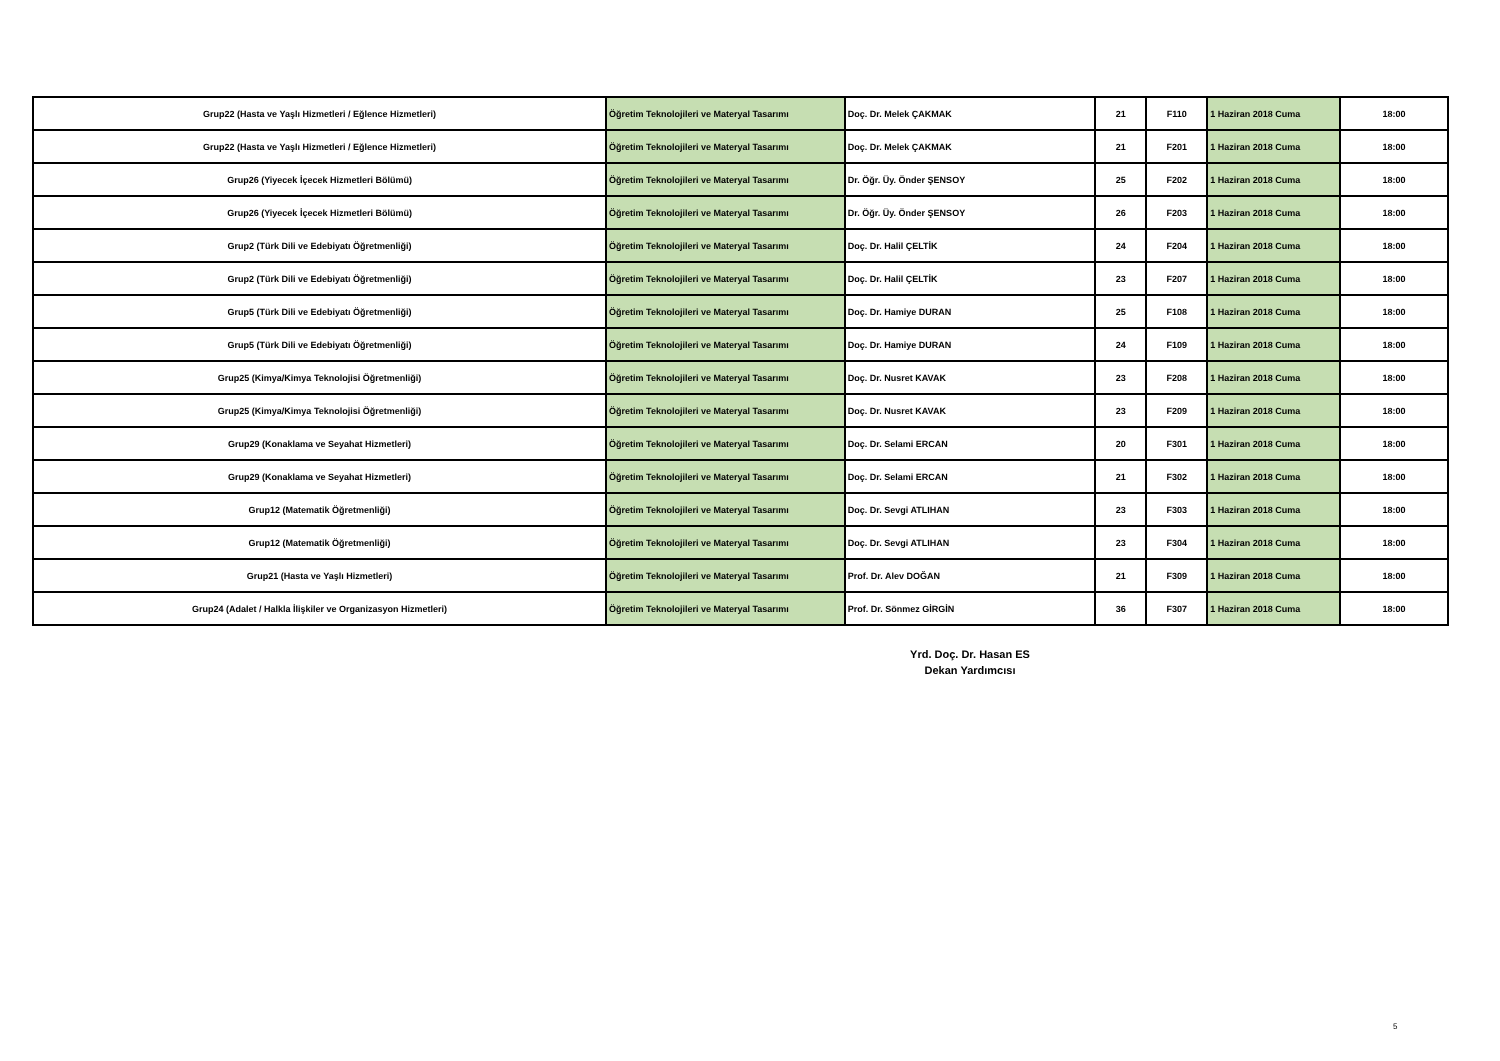| Grup22 (Hasta ve Yaşlı Hizmetleri / Eğlence Hizmetleri) | Öğretim Teknolojileri ve Materyal Tasarımı | Doç. Dr. Melek ÇAKMAK | 21 | F110 | 1 Haziran 2018 Cuma | 18:00 |
| Grup22 (Hasta ve Yaşlı Hizmetleri / Eğlence Hizmetleri) | Öğretim Teknolojileri ve Materyal Tasarımı | Doç. Dr. Melek ÇAKMAK | 21 | F201 | 1 Haziran 2018 Cuma | 18:00 |
| Grup26 (Yiyecek İçecek Hizmetleri Bölümü) | Öğretim Teknolojileri ve Materyal Tasarımı | Dr. Öğr. Üy. Önder ŞENSOY | 25 | F202 | 1 Haziran 2018 Cuma | 18:00 |
| Grup26 (Yiyecek İçecek Hizmetleri Bölümü) | Öğretim Teknolojileri ve Materyal Tasarımı | Dr. Öğr. Üy. Önder ŞENSOY | 26 | F203 | 1 Haziran 2018 Cuma | 18:00 |
| Grup2 (Türk Dili ve Edebiyatı Öğretmenliği) | Öğretim Teknolojileri ve Materyal Tasarımı | Doç. Dr. Halil ÇELTİK | 24 | F204 | 1 Haziran 2018 Cuma | 18:00 |
| Grup2 (Türk Dili ve Edebiyatı Öğretmenliği) | Öğretim Teknolojileri ve Materyal Tasarımı | Doç. Dr. Halil ÇELTİK | 23 | F207 | 1 Haziran 2018 Cuma | 18:00 |
| Grup5 (Türk Dili ve Edebiyatı Öğretmenliği) | Öğretim Teknolojileri ve Materyal Tasarımı | Doç. Dr. Hamiye DURAN | 25 | F108 | 1 Haziran 2018 Cuma | 18:00 |
| Grup5 (Türk Dili ve Edebiyatı Öğretmenliği) | Öğretim Teknolojileri ve Materyal Tasarımı | Doç. Dr. Hamiye DURAN | 24 | F109 | 1 Haziran 2018 Cuma | 18:00 |
| Grup25 (Kimya/Kimya Teknolojisi Öğretmenliği) | Öğretim Teknolojileri ve Materyal Tasarımı | Doç. Dr. Nusret KAVAK | 23 | F208 | 1 Haziran 2018 Cuma | 18:00 |
| Grup25 (Kimya/Kimya Teknolojisi Öğretmenliği) | Öğretim Teknolojileri ve Materyal Tasarımı | Doç. Dr. Nusret KAVAK | 23 | F209 | 1 Haziran 2018 Cuma | 18:00 |
| Grup29 (Konaklama ve Seyahat Hizmetleri) | Öğretim Teknolojileri ve Materyal Tasarımı | Doç. Dr. Selami ERCAN | 20 | F301 | 1 Haziran 2018 Cuma | 18:00 |
| Grup29 (Konaklama ve Seyahat Hizmetleri) | Öğretim Teknolojileri ve Materyal Tasarımı | Doç. Dr. Selami ERCAN | 21 | F302 | 1 Haziran 2018 Cuma | 18:00 |
| Grup12 (Matematik Öğretmenliği) | Öğretim Teknolojileri ve Materyal Tasarımı | Doç. Dr. Sevgi ATLIHAN | 23 | F303 | 1 Haziran 2018 Cuma | 18:00 |
| Grup12 (Matematik Öğretmenliği) | Öğretim Teknolojileri ve Materyal Tasarımı | Doç. Dr. Sevgi ATLIHAN | 23 | F304 | 1 Haziran 2018 Cuma | 18:00 |
| Grup21 (Hasta ve Yaşlı Hizmetleri) | Öğretim Teknolojileri ve Materyal Tasarımı | Prof. Dr. Alev DOĞAN | 21 | F309 | 1 Haziran 2018 Cuma | 18:00 |
| Grup24 (Adalet / Halkla İlişkiler ve Organizasyon Hizmetleri) | Öğretim Teknolojileri ve Materyal Tasarımı | Prof. Dr. Sönmez GİRGİN | 36 | F307 | 1 Haziran 2018 Cuma | 18:00 |
Yrd. Doç. Dr. Hasan ES
Dekan Yardımcısı
5